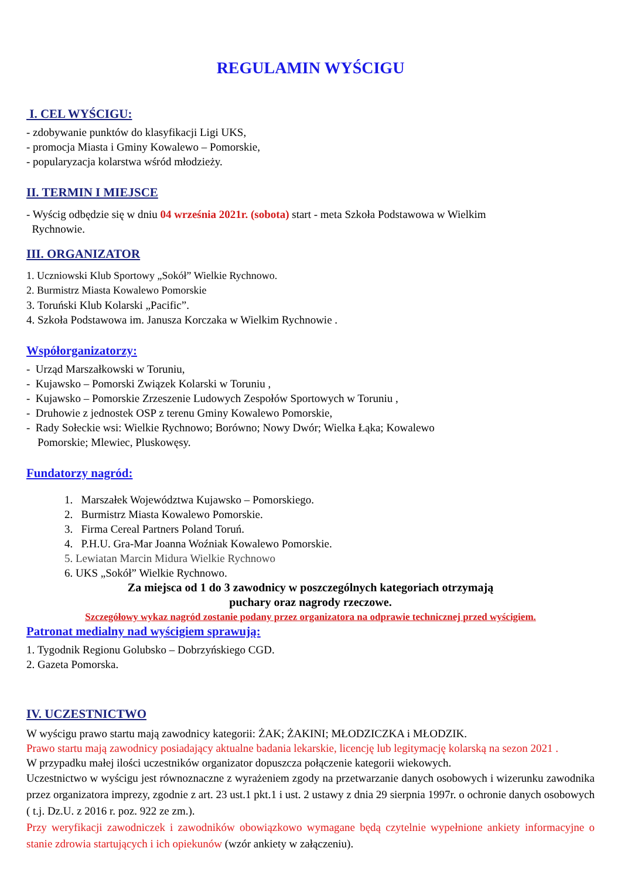REGULAMIN WYŚCIGU
I. CEL WYŚCIGU:
- zdobywanie punktów do klasyfikacji Ligi UKS,
- promocja Miasta i Gminy Kowalewo – Pomorskie,
- popularyzacja kolarstwa wśród młodzieży.
II. TERMIN I MIEJSCE
- Wyścig odbędzie się w dniu 04 września 2021r. (sobota) start - meta Szkoła Podstawowa w Wielkim
Rychnowie.
III. ORGANIZATOR
1. Uczniowski Klub Sportowy „Sokół” Wielkie Rychnowo.
2. Burmistrz Miasta Kowalewo Pomorskie
3. Toruński Klub Kolarski „Pacific”.
4. Szkoła Podstawowa im. Janusza Korczaka w Wielkim Rychnowie .
Współorganizatorzy:
- Urząd Marszałkowski w Toruniu,
- Kujawsko – Pomorski Związek Kolarski w Toruniu ,
- Kujawsko – Pomorskie Zrzeszenie Ludowych Zespołów Sportowych w Toruniu ,
- Druhowie z jednostek OSP z terenu Gminy Kowalewo Pomorskie,
- Rady Sołeckie wsi: Wielkie Rychnowo; Borówno; Nowy Dwór; Wielka Łąka; Kowalewo
Pomorskie; Mlewiec, Pluskowęsy.
Fundatorzy nagród:
1. Marszałek Województwa Kujawsko – Pomorskiego.
2. Burmistrz Miasta Kowalewo Pomorskie.
3. Firma Cereal Partners Poland Toruń.
4. P.H.U. Gra-Mar Joanna Woźniak Kowalewo Pomorskie.
5. Lewiatan Marcin Midura Wielkie Rychnowo
6. UKS „Sokół” Wielkie Rychnowo.
Za miejsca od 1 do 3 zawodnicy w poszczególnych kategoriach otrzymają
puchary oraz nagrody rzeczowe.
Szczegółowy wykaz nagród zostanie podany przez organizatora na odprawie technicznej przed wyścigiem.
Patronat medialny nad wyścigiem sprawują:
1. Tygodnik Regionu Golubsko – Dobrzyńskiego CGD.
2. Gazeta Pomorska.
IV. UCZESTNICTWO
W wyścigu prawo startu mają zawodnicy kategorii: ŻAK; ŻAKINI; MŁODZICZKA i MŁODZIK.
Prawo startu mają zawodnicy posiadający aktualne badania lekarskie, licencję lub legitymację kolarską na sezon 2021 .
W przypadku małej ilości uczestników organizator dopuszcza połączenie kategorii wiekowych.
Uczestnictwo w wyścigu jest równoznaczne z wyrażeniem zgody na przetwarzanie danych osobowych i wizerunku zawodnika przez organizatora imprezy, zgodnie z art. 23 ust.1 pkt.1 i ust. 2 ustawy z dnia 29 sierpnia 1997r. o ochronie danych osobowych ( t.j. Dz.U. z 2016 r. poz. 922 ze zm.).
Przy weryfikacji zawodniczek i zawodników obowiązkowo wymagane będą czytelnie wypełnione ankiety informacyjne o stanie zdrowia startujących i ich opiekunów (wzór ankiety w załączeniu).